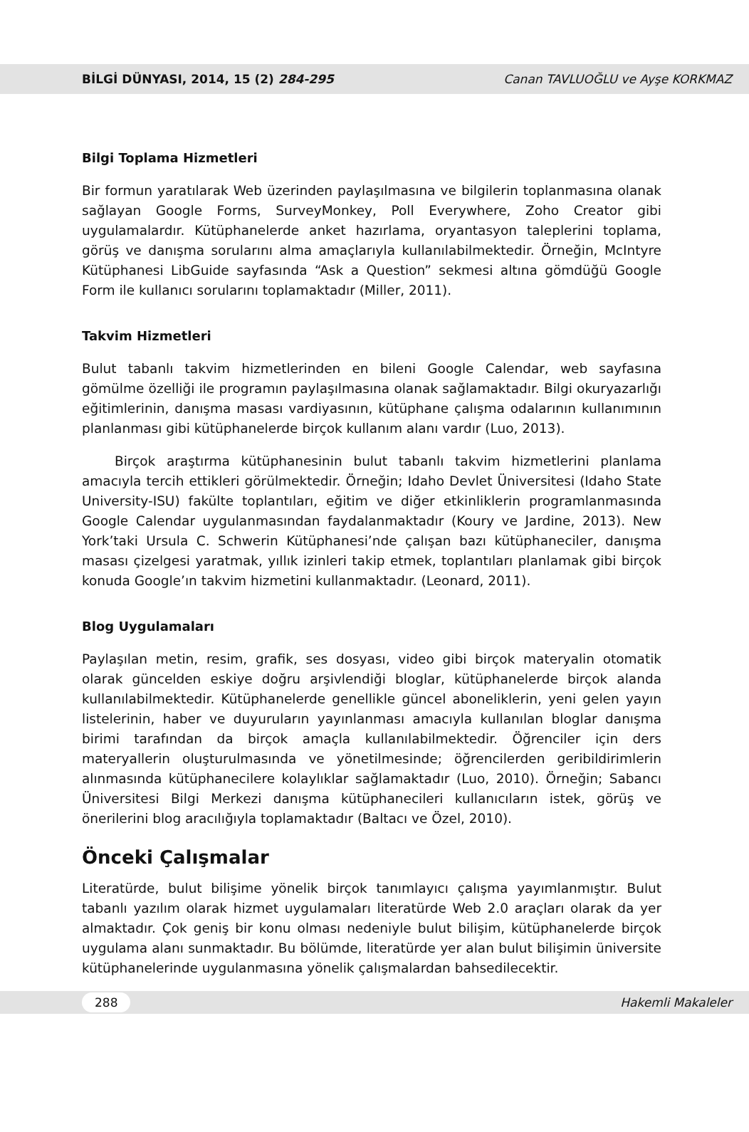BİLGİ DÜNYASI, 2014, 15 (2) 284-295 Canan TAVLUOĞLU ve Ayşe KORKMAZ
Bilgi Toplama Hizmetleri
Bir formun yaratılarak Web üzerinden paylaşılmasına ve bilgilerin toplanmasına olanak sağlayan Google Forms, SurveyMonkey, Poll Everywhere, Zoho Creator gibi uygulamalardır. Kütüphanelerde anket hazırlama, oryantasyon taleplerini toplama, görüş ve danışma sorularını alma amaçlarıyla kullanılabilmektedir. Örneğin, McIntyre Kütüphanesi LibGuide sayfasında “Ask a Question” sekmesi altına gömdüğü Google Form ile kullanıcı sorularını toplamaktadır (Miller, 2011).
Takvim Hizmetleri
Bulut tabanlı takvim hizmetlerinden en bileni Google Calendar, web sayfasına gömülme özelliği ile programın paylaşılmasına olanak sağlamaktadır. Bilgi okuryazarlığı eğitimlerinin, danışma masası vardiyasının, kütüphane çalışma odalarının kullanımının planlanması gibi kütüphanelerde birçok kullanım alanı vardır (Luo, 2013).
Birçok araştırma kütüphanesinin bulut tabanlı takvim hizmetlerini planlama amacıyla tercih ettikleri görülmektedir. Örneğin; Idaho Devlet Üniversitesi (Idaho State University-ISU) fakülte toplantıları, eğitim ve diğer etkinliklerin programlanmasında Google Calendar uygulanmasından faydalanmaktadır (Koury ve Jardine, 2013). New York’taki Ursula C. Schwerin Kütüphanesi’nde çalışan bazı kütüphaneciler, danışma masası çizelgesi yaratmak, yıllık izinleri takip etmek, toplantıları planlamak gibi birçok konuda Google’ın takvim hizmetini kullanmaktadır. (Leonard, 2011).
Blog Uygulamaları
Paylaşılan metin, resim, grafik, ses dosyası, video gibi birçok materyalin otomatik olarak güncelden eskiye doğru arşivlendiği bloglar, kütüphanelerde birçok alanda kullanılabilmektedir. Kütüphanelerde genellikle güncel aboneliklerin, yeni gelen yayın listelerinin, haber ve duyuruların yayınlanması amacıyla kullanılan bloglar danışma birimi tarafından da birçok amaçla kullanılabilmektedir. Öğrenciler için ders materyallerin oluşturulmasında ve yönetilmesinde; öğrencilerden geribildirimlerin alınmasında kütüphanecilere kolaylıklar sağlamaktadır (Luo, 2010). Örneğin; Sabancı Üniversitesi Bilgi Merkezi danışma kütüphanecileri kullanıcıların istek, görüş ve önerilerini blog aracılığıyla toplamaktadır (Baltacı ve Özel, 2010).
Önceki Çalışmalar
Literatürde, bulut bilişime yönelik birçok tanımlayıcı çalışma yayımlanmıştır. Bulut tabanlı yazılım olarak hizmet uygulamaları literatürde Web 2.0 araçları olarak da yer almaktadır. Çok geniş bir konu olması nedeniyle bulut bilişim, kütüphanelerde birçok uygulama alanı sunmaktadır. Bu bölümde, literatürde yer alan bulut bilişimin üniversite kütüphanelerinde uygulanmasına yönelik çalışmalardan bahsedilecektir.
288 Hakemli Makaleler